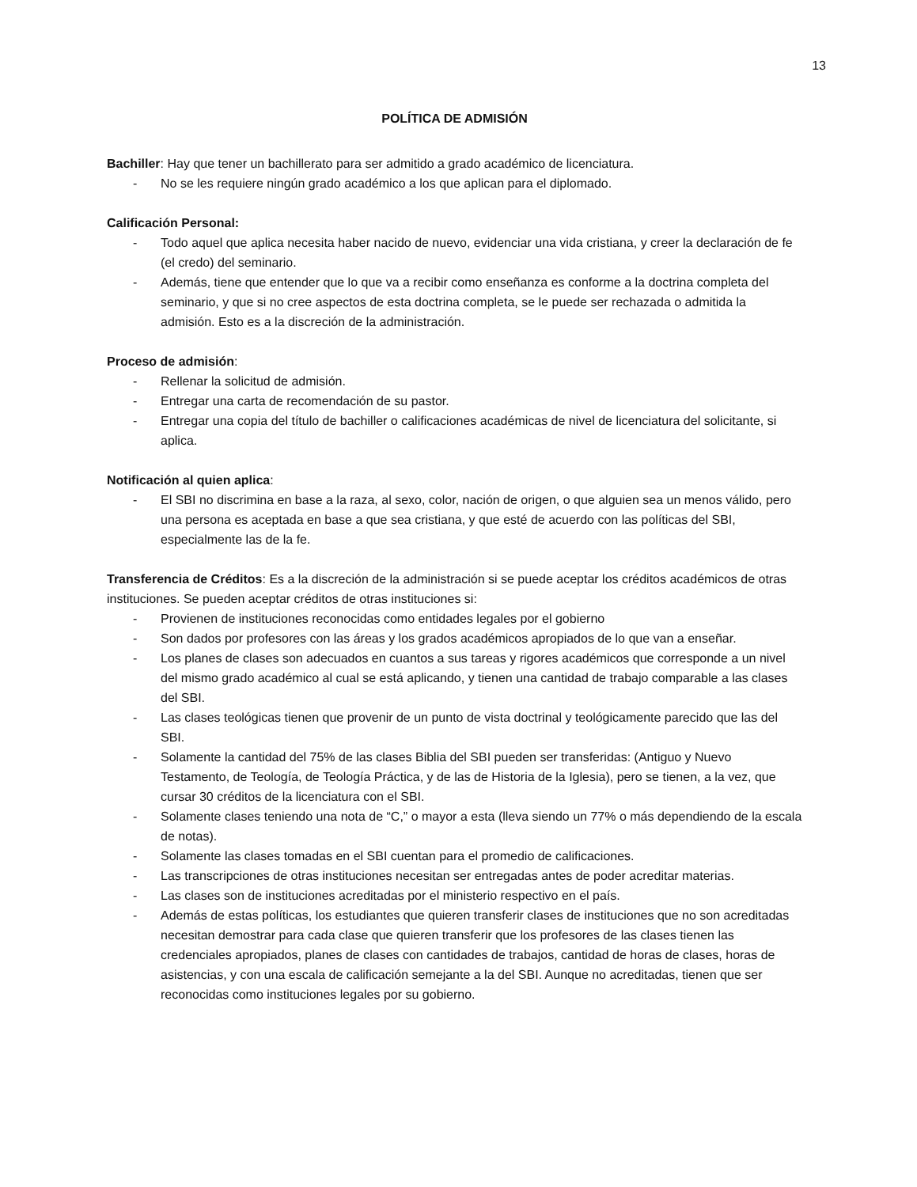13
POLÍTICA DE ADMISIÓN
Bachiller: Hay que tener un bachillerato para ser admitido a grado académico de licenciatura.
- No se les requiere ningún grado académico a los que aplican para el diplomado.
Calificación Personal:
- Todo aquel que aplica necesita haber nacido de nuevo, evidenciar una vida cristiana, y creer la declaración de fe (el credo) del seminario.
- Además, tiene que entender que lo que va a recibir como enseñanza es conforme a la doctrina completa del seminario, y que si no cree aspectos de esta doctrina completa, se le puede ser rechazada o admitida la admisión. Esto es a la discreción de la administración.
Proceso de admisión:
- Rellenar la solicitud de admisión.
- Entregar una carta de recomendación de su pastor.
- Entregar una copia del título de bachiller o calificaciones académicas de nivel de licenciatura del solicitante, si aplica.
Notificación al quien aplica:
- El SBI no discrimina en base a la raza, al sexo, color, nación de origen, o que alguien sea un menos válido, pero una persona es aceptada en base a que sea cristiana, y que esté de acuerdo con las políticas del SBI, especialmente las de la fe.
Transferencia de Créditos: Es a la discreción de la administración si se puede aceptar los créditos académicos de otras instituciones. Se pueden aceptar créditos de otras instituciones si:
- Provienen de instituciones reconocidas como entidades legales por el gobierno
- Son dados por profesores con las áreas y los grados académicos apropiados de lo que van a enseñar.
- Los planes de clases son adecuados en cuantos a sus tareas y rigores académicos que corresponde a un nivel del mismo grado académico al cual se está aplicando, y tienen una cantidad de trabajo comparable a las clases del SBI.
- Las clases teológicas tienen que provenir de un punto de vista doctrinal y teológicamente parecido que las del SBI.
- Solamente la cantidad del 75% de las clases Biblia del SBI pueden ser transferidas: (Antiguo y Nuevo Testamento, de Teología, de Teología Práctica, y de las de Historia de la Iglesia), pero se tienen, a la vez, que cursar 30 créditos de la licenciatura con el SBI.
- Solamente clases teniendo una nota de “C,” o mayor a esta (lleva siendo un 77% o más dependiendo de la escala de notas).
- Solamente las clases tomadas en el SBI cuentan para el promedio de calificaciones.
- Las transcripciones de otras instituciones necesitan ser entregadas antes de poder acreditar materias.
- Las clases son de instituciones acreditadas por el ministerio respectivo en el país.
- Además de estas políticas, los estudiantes que quieren transferir clases de instituciones que no son acreditadas necesitan demostrar para cada clase que quieren transferir que los profesores de las clases tienen las credenciales apropiados, planes de clases con cantidades de trabajos, cantidad de horas de clases, horas de asistencias, y con una escala de calificación semejante a la del SBI. Aunque no acreditadas, tienen que ser reconocidas como instituciones legales por su gobierno.